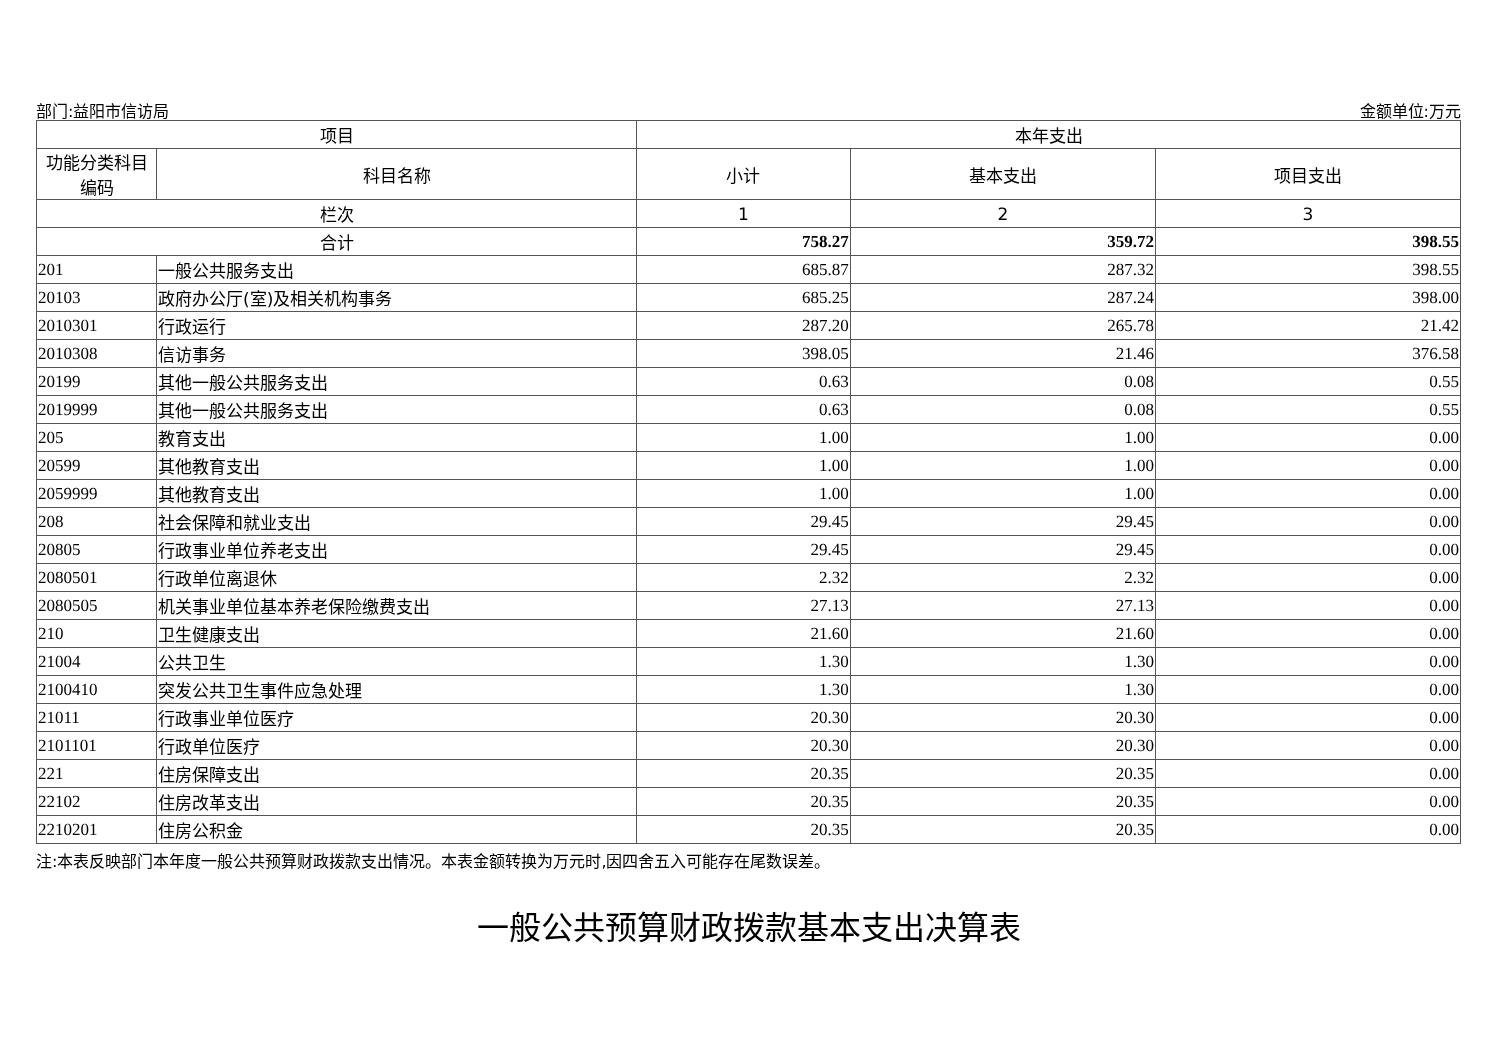部门:益阳市信访局 金额单位:万元
| 项目 | | 本年支出 | | |
| --- | --- | --- | --- | --- |
| 功能分类科目编码 | 科目名称 | 小计 | 基本支出 | 项目支出 |
| 栏次 | | 1 | 2 | 3 |
| 合计 | | 758.27 | 359.72 | 398.55 |
| 201 | 一般公共服务支出 | 685.87 | 287.32 | 398.55 |
| 20103 | 政府办公厅(室)及相关机构事务 | 685.25 | 287.24 | 398.00 |
| 2010301 | 行政运行 | 287.20 | 265.78 | 21.42 |
| 2010308 | 信访事务 | 398.05 | 21.46 | 376.58 |
| 20199 | 其他一般公共服务支出 | 0.63 | 0.08 | 0.55 |
| 2019999 | 其他一般公共服务支出 | 0.63 | 0.08 | 0.55 |
| 205 | 教育支出 | 1.00 | 1.00 | 0.00 |
| 20599 | 其他教育支出 | 1.00 | 1.00 | 0.00 |
| 2059999 | 其他教育支出 | 1.00 | 1.00 | 0.00 |
| 208 | 社会保障和就业支出 | 29.45 | 29.45 | 0.00 |
| 20805 | 行政事业单位养老支出 | 29.45 | 29.45 | 0.00 |
| 2080501 | 行政单位离退休 | 2.32 | 2.32 | 0.00 |
| 2080505 | 机关事业单位基本养老保险缴费支出 | 27.13 | 27.13 | 0.00 |
| 210 | 卫生健康支出 | 21.60 | 21.60 | 0.00 |
| 21004 | 公共卫生 | 1.30 | 1.30 | 0.00 |
| 2100410 | 突发公共卫生事件应急处理 | 1.30 | 1.30 | 0.00 |
| 21011 | 行政事业单位医疗 | 20.30 | 20.30 | 0.00 |
| 2101101 | 行政单位医疗 | 20.30 | 20.30 | 0.00 |
| 221 | 住房保障支出 | 20.35 | 20.35 | 0.00 |
| 22102 | 住房改革支出 | 20.35 | 20.35 | 0.00 |
| 2210201 | 住房公积金 | 20.35 | 20.35 | 0.00 |
注:本表反映部门本年度一般公共预算财政拨款支出情况。本表金额转换为万元时,因四舍五入可能存在尾数误差。
一般公共预算财政拨款基本支出决算表